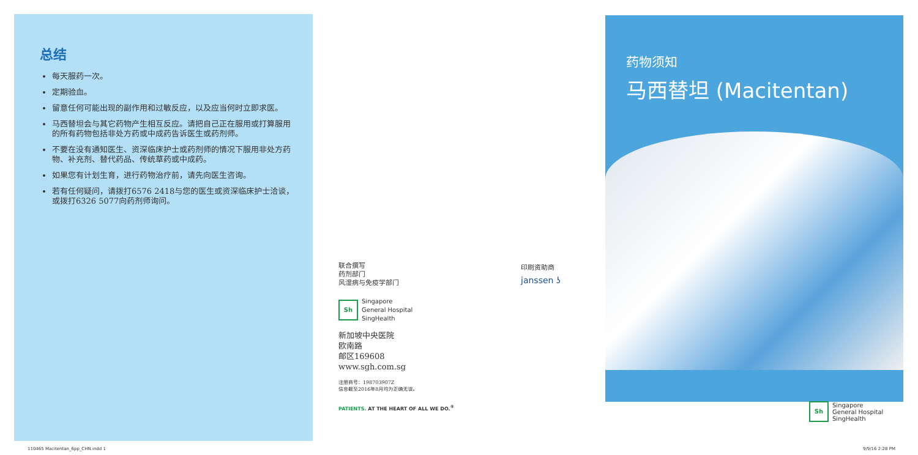总结
每天服药一次。
定期验血。
留意任何可能出现的副作用和过敏反应，以及应当何时立即求医。
马西替坦会与其它药物产生相互反应。请把自己正在服用或打算服用的所有药物包括非处方药或中成药告诉医生或药剂师。
不要在没有通知医生、资深临床护士或药剂师的情况下服用非处方药物、补充剂、替代药品、传统草药或中成药。
如果您有计划生育，进行药物治疗前，请先向医生咨询。
若有任何疑问，请拨打6576 2418与您的医生或资深临床护士洽谈，或拨打6326 5077向药剂师询问。
联合撰写
药剂部门
风湿病与免疫学部门
Sh
Singapore
General Hospital
SingHealth
新加坡中央医院
欧南路
邮区169608
www.sgh.com.sg
注册商号：198703907Z
信息截至2016年8月均为正确无误。
PATIENTS. AT THE HEART OF ALL WE DO.<sup>®</sup>
印刷资助商
janssen ʖ
药物须知
马西替坦 (Macitentan)
Sh
Singapore
General Hospital
SingHealth
110465 Macitentan_6pp_CHN.indd 1
9/9/16 2:28 PM